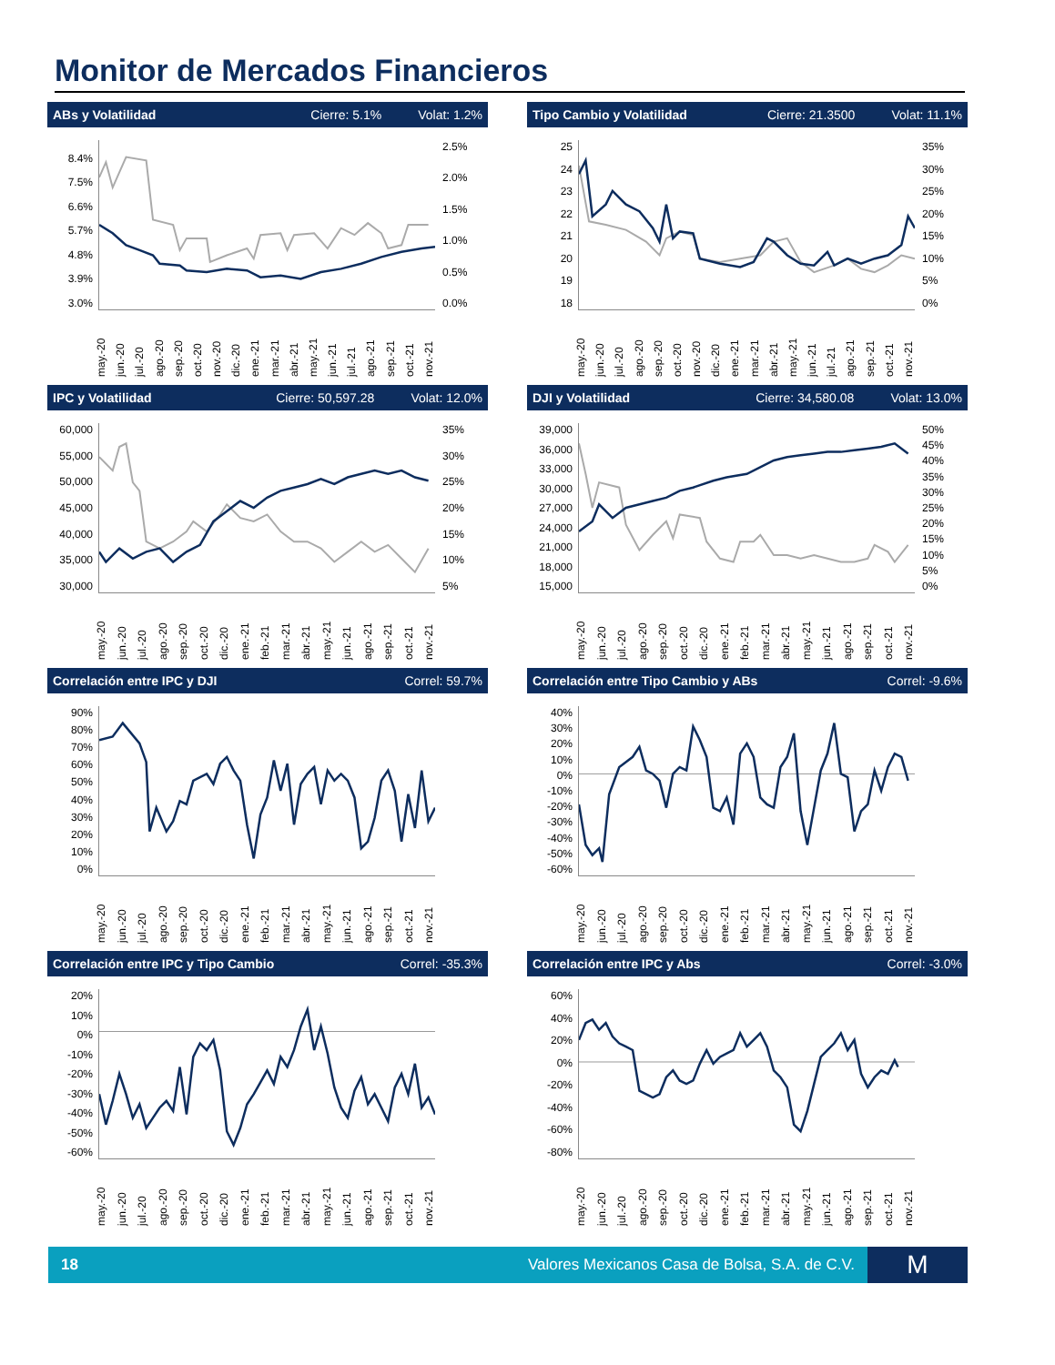Monitor de Mercados Financieros
ABs y Volatilidad Cierre: 5.1% Volat: 1.2%
8.4%
7.5%
6.6%
5.7%
4.8%
3.9%
3.0%
2.5%
2.0%
1.5%
1.0%
0.5%
0.0%
may.-20 jun.-20 jul.-20 ago.-20 sep.-20 oct.-20 nov.-20 dic.-20 ene.-21 mar.-21 abr.-21 may.-21 jun.-21 jul.-21 ago.-21 sep.-21 oct.-21 nov.-21
Tipo Cambio y Volatilidad Cierre: 21.3500 Volat: 11.1%
25
24
23
22
21
20
19
18
35%
30%
25%
20%
15%
10%
5%
0%
may.-20 jun.-20 jul.-20 ago.-20 sep.-20 oct.-20 nov.-20 dic.-20 ene.-21 mar.-21 abr.-21 may.-21 jun.-21 jul.-21 ago.-21 sep.-21 oct.-21 nov.-21
IPC y Volatilidad Cierre: 50,597.28 Volat: 12.0%
60,000
55,000
50,000
45,000
40,000
35,000
30,000
35%
30%
25%
20%
15%
10%
5%
may.-20 jun.-20 jul.-20 ago.-20 sep.-20 oct.-20 dic.-20 ene.-21 feb.-21 mar.-21 abr.-21 may.-21 jun.-21 ago.-21 sep.-21 oct.-21 nov.-21
DJI y Volatilidad Cierre: 34,580.08 Volat: 13.0%
39,000
36,000
33,000
30,000
27,000
24,000
21,000
18,000
15,000
50%
45%
40%
35%
30%
25%
20%
15%
10%
5%
0%
may.-20 jun.-20 jul.-20 ago.-20 sep.-20 oct.-20 dic.-20 ene.-21 feb.-21 mar.-21 abr.-21 may.-21 jun.-21 ago.-21 sep.-21 oct.-21 nov.-21
Correlación entre IPC y DJI Correl: 59.7%
90%
80%
70%
60%
50%
40%
30%
20%
10%
0%
may.-20 jun.-20 jul.-20 ago.-20 sep.-20 oct.-20 dic.-20 ene.-21 feb.-21 mar.-21 abr.-21 may.-21 jun.-21 ago.-21 sep.-21 oct.-21 nov.-21
Correlación entre Tipo Cambio y ABs Correl: -9.6%
40%
30%
20%
10%
0%
-10%
-20%
-30%
-40%
-50%
-60%
may.-20 jun.-20 jul.-20 ago.-20 sep.-20 oct.-20 dic.-20 ene.-21 feb.-21 mar.-21 abr.-21 may.-21 jun.-21 ago.-21 sep.-21 oct.-21 nov.-21
Correlación entre IPC y Tipo Cambio Correl: -35.3%
20%
10%
0%
-10%
-20%
-30%
-40%
-50%
-60%
may.-20 jun.-20 jul.-20 ago.-20 sep.-20 oct.-20 dic.-20 ene.-21 feb.-21 mar.-21 abr.-21 may.-21 jun.-21 ago.-21 sep.-21 oct.-21 nov.-21
Correlación entre IPC y Abs Correl: -3.0%
60%
40%
20%
0%
-20%
-40%
-60%
-80%
may.-20 jun.-20 jul.-20 ago.-20 sep.-20 oct.-20 dic.-20 ene.-21 feb.-21 mar.-21 abr.-21 may.-21 jun.-21 ago.-21 sep.-21 oct.-21 nov.-21
18 Valores Mexicanos Casa de Bolsa, S.A. de C.V.
M